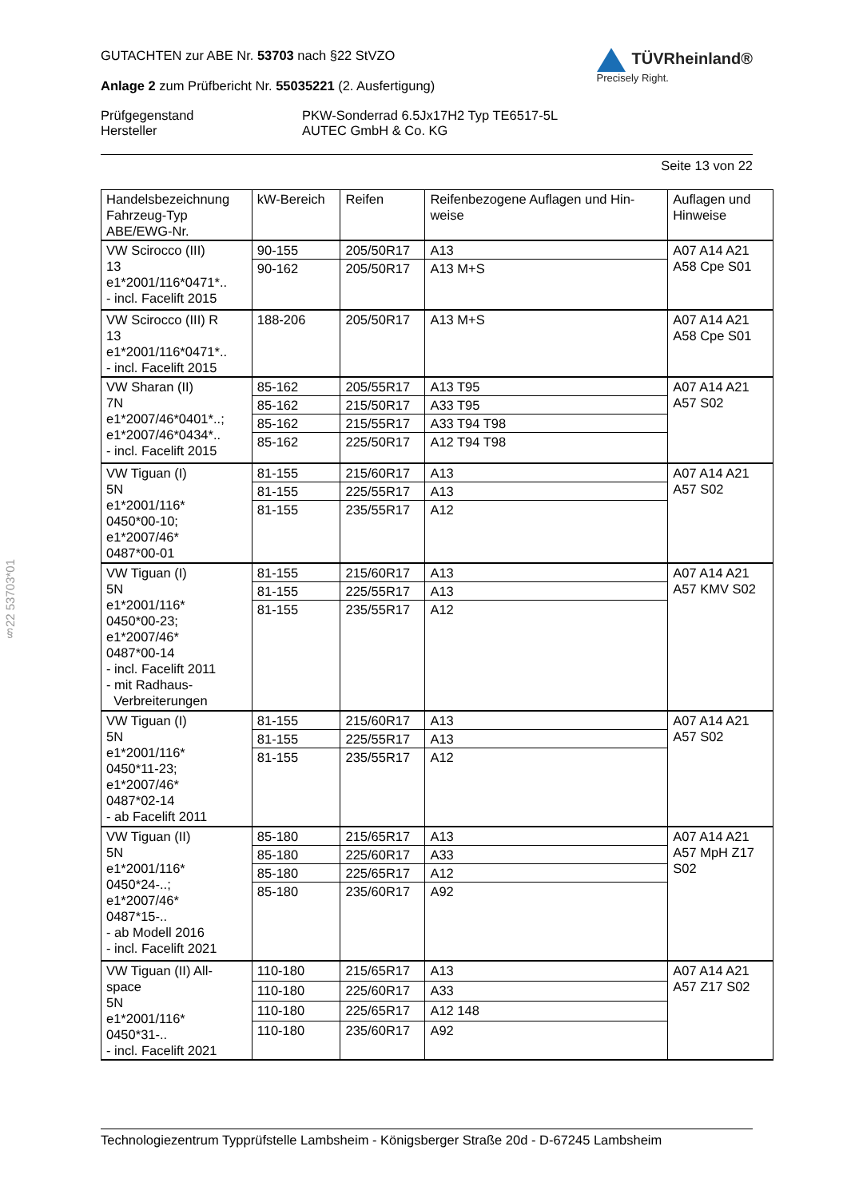§22 53703*01
GUTACHTEN zur ABE Nr. 53703 nach §22 StVZO
Anlage 2 zum Prüfbericht Nr. 55035221 (2. Ausfertigung)
TÜVRheinland®
Precisely Right.
Prüfgegenstand
Hersteller
PKW-Sonderrad 6.5Jx17H2 Typ TE6517-5L
AUTEC GmbH & Co. KG
Seite 13 von 22
| Handelsbezeichnung Fahrzeug-Typ ABE/EWG-Nr. | kW-Bereich | Reifen | Reifenbezogene Auflagen und Hin- weise | Auflagen und Hinweise |
| --- | --- | --- | --- | --- |
| VW Scirocco (III) 13 e1*2001/116*0471*.. - incl. Facelift 2015 | 90-155 | 205/50R17 | A13 | A07 A14 A21 A58 Cpe S01 |
| | 90-162 | 205/50R17 | A13 M+S | |
| VW Scirocco (III) R 13 e1*2001/116*0471*.. - incl. Facelift 2015 | 188-206 | 205/50R17 | A13 M+S | A07 A14 A21 A58 Cpe S01 |
| VW Sharan (II) 7N e1*2007/46*0401*..; e1*2007/46*0434*.. - incl. Facelift 2015 | 85-162 | 205/55R17 | A13 T95 | A07 A14 A21 A57 S02 |
| | 85-162 | 215/50R17 | A33 T95 | |
| | 85-162 | 215/55R17 | A33 T94 T98 | |
| | 85-162 | 225/50R17 | A12 T94 T98 | |
| VW Tiguan (I) 5N e1*2001/116* 0450*00-10; e1*2007/46* 0487*00-01 | 81-155 | 215/60R17 | A13 | A07 A14 A21 A57 S02 |
| | 81-155 | 225/55R17 | A13 | |
| | 81-155 | 235/55R17 | A12 | |
| VW Tiguan (I) 5N e1*2001/116* 0450*00-23; e1*2007/46* 0487*00-14 - incl. Facelift 2011 - mit Radhaus- Verbreiterungen | 81-155 | 215/60R17 | A13 | A07 A14 A21 A57 KMV S02 |
| | 81-155 | 225/55R17 | A13 | |
| | 81-155 | 235/55R17 | A12 | |
| VW Tiguan (I) 5N e1*2001/116* 0450*11-23; e1*2007/46* 0487*02-14 - ab Facelift 2011 | 81-155 | 215/60R17 | A13 | A07 A14 A21 A57 S02 |
| | 81-155 | 225/55R17 | A13 | |
| | 81-155 | 235/55R17 | A12 | |
| VW Tiguan (II) 5N e1*2001/116* 0450*24-..; e1*2007/46* 0487*15-.. - ab Modell 2016 - incl. Facelift 2021 | 85-180 | 215/65R17 | A13 | A07 A14 A21 A57 MpH Z17 S02 |
| | 85-180 | 225/60R17 | A33 | |
| | 85-180 | 225/65R17 | A12 | |
| | 85-180 | 235/60R17 | A92 | |
| VW Tiguan (II) All- space 5N e1*2001/116* 0450*31-.. - incl. Facelift 2021 | 110-180 | 215/65R17 | A13 | A07 A14 A21 A57 Z17 S02 |
| | 110-180 | 225/60R17 | A33 | |
| | 110-180 | 225/65R17 | A12 148 | |
| | 110-180 | 235/60R17 | A92 | |
Technologiezentrum Typprüfstelle Lambsheim - Königsberger Straße 20d - D-67245 Lambsheim